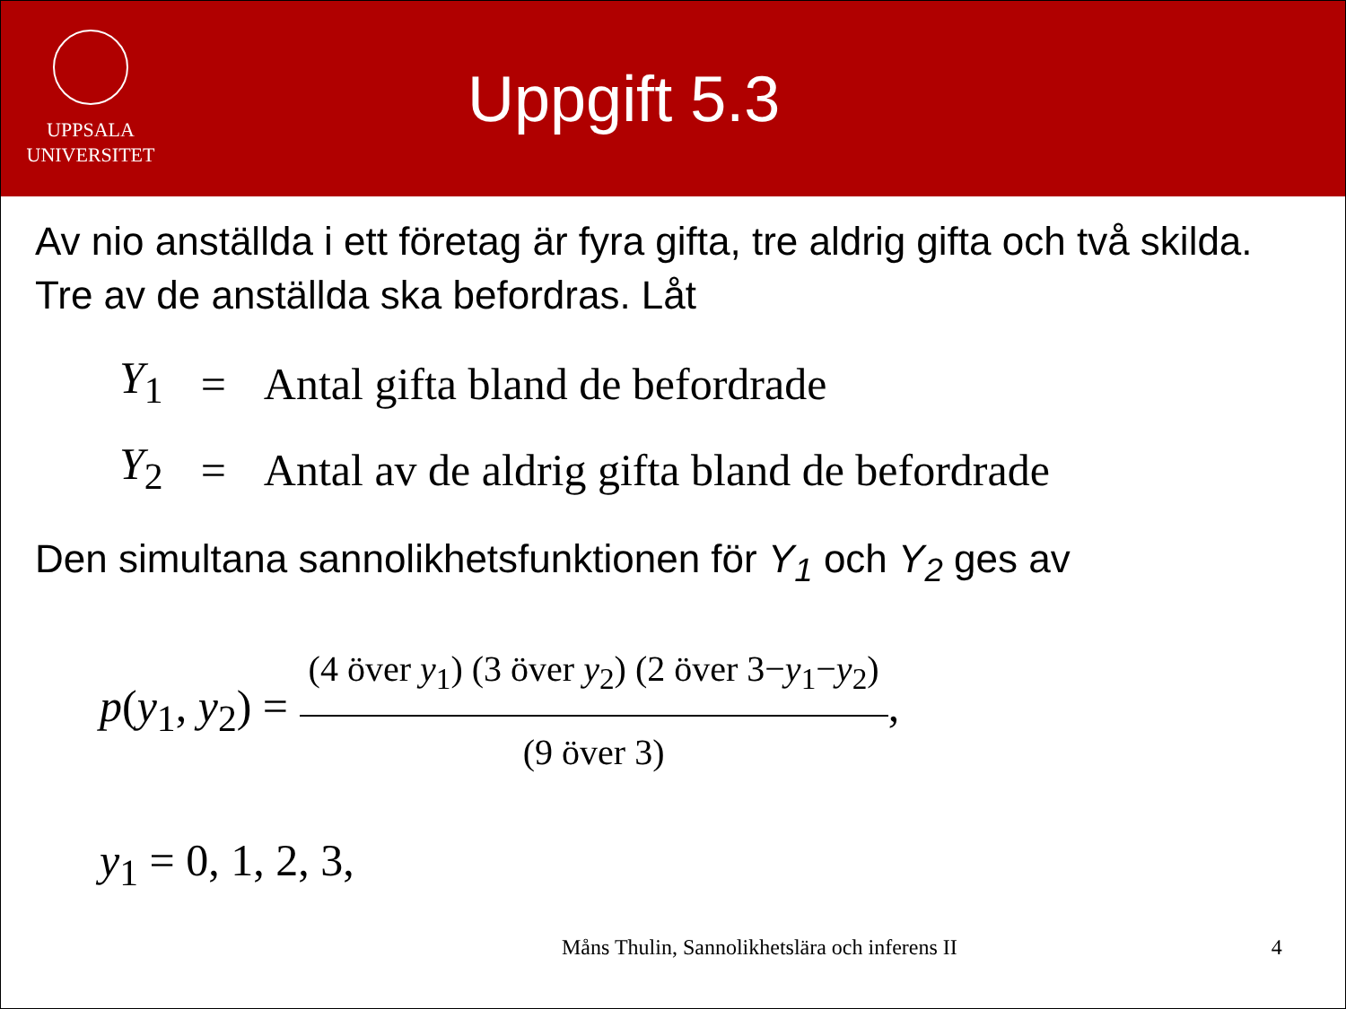UPPSALA
UNIVERSITET
Uppgift 5.3
Av nio anställda i ett företag är fyra gifta, tre aldrig gifta och två skilda. Tre av de anställda ska befordras. Låt
| Y<sub>1</sub> | = | Antal gifta bland de befordrade |
| Y<sub>2</sub> | = | Antal av de aldrig gifta bland de befordrade |
Den simultana sannolikhetsfunktionen för Y<sub>1</sub> och Y<sub>2</sub> ges av
p(y<sub>1</sub>, y<sub>2</sub>) = (4 över y<sub>1</sub>) (3 över y<sub>2</sub>) (2 över 3−y<sub>1</sub>−y<sub>2</sub>) (9 över 3),
y<sub>1</sub> = 0, 1, 2, 3,
Måns Thulin, Sannolikhetslära och inferens II 4